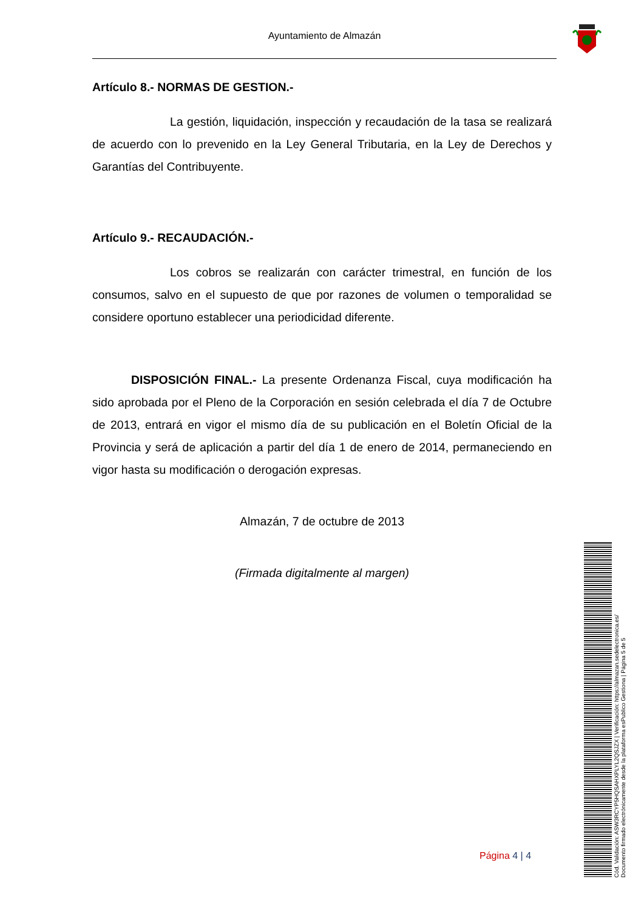Ayuntamiento de Almazán
Artículo 8.- NORMAS DE GESTION.-
La gestión, liquidación, inspección y recaudación de la tasa se realizará de acuerdo con lo prevenido en la Ley General Tributaria, en la Ley de Derechos y Garantías del Contribuyente.
Artículo 9.- RECAUDACIÓN.-
Los cobros se realizarán con carácter trimestral, en función de los consumos, salvo en el supuesto de que por razones de volumen o temporalidad se considere oportuno establecer una periodicidad diferente.
DISPOSICIÓN FINAL.- La presente Ordenanza Fiscal, cuya modificación ha sido aprobada por el Pleno de la Corporación en sesión celebrada el día 7 de Octubre de 2013, entrará en vigor el mismo día de su publicación en el Boletín Oficial de la Provincia y será de aplicación a partir del día 1 de enero de 2014, permaneciendo en vigor hasta su modificación o derogación expresas.
Almazán, 7 de octubre de 2013
(Firmada digitalmente al margen)
Página 4 | 4
Cód. Validación: ASW3RCYP5HQSAHXPLYL2QSJZX | Verificación: https://almazan.sedelectronica.es/
Documento firmado electrónicamente desde la plataforma esPublico Gestiona | Página 5 de 5